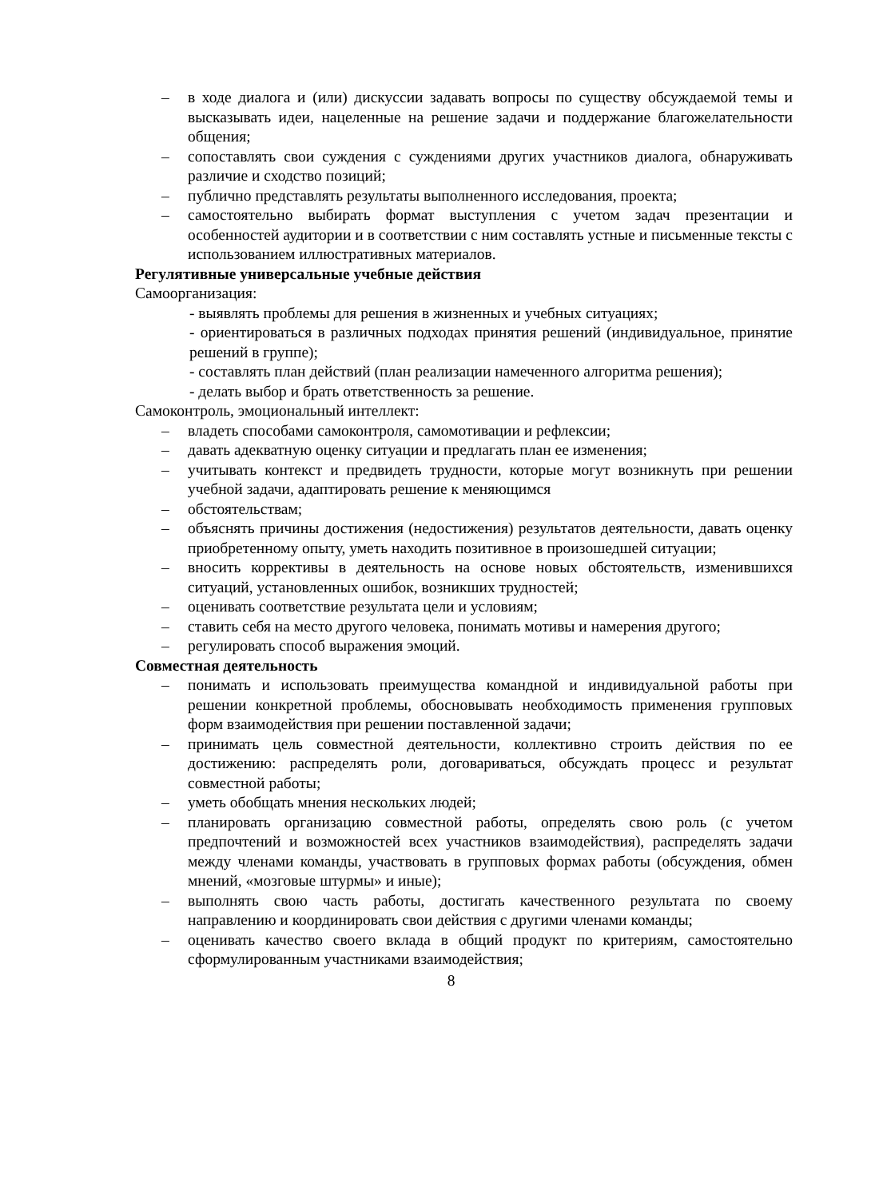– в ходе диалога и (или) дискуссии задавать вопросы по существу обсуждаемой темы и высказывать идеи, нацеленные на решение задачи и поддержание благожелательности общения;
– сопоставлять свои суждения с суждениями других участников диалога, обнаруживать различие и сходство позиций;
– публично представлять результаты выполненного исследования, проекта;
– самостоятельно выбирать формат выступления с учетом задач презентации и особенностей аудитории и в соответствии с ним составлять устные и письменные тексты с использованием иллюстративных материалов.
Регулятивные универсальные учебные действия
Самоорганизация:
- выявлять проблемы для решения в жизненных и учебных ситуациях;
- ориентироваться в различных подходах принятия решений (индивидуальное, принятие решений в группе);
- составлять план действий (план реализации намеченного алгоритма решения);
- делать выбор и брать ответственность за решение.
Самоконтроль, эмоциональный интеллект:
– владеть способами самоконтроля, самомотивации и рефлексии;
– давать адекватную оценку ситуации и предлагать план ее изменения;
– учитывать контекст и предвидеть трудности, которые могут возникнуть при решении учебной задачи, адаптировать решение к меняющимся
– обстоятельствам;
– объяснять причины достижения (недостижения) результатов деятельности, давать оценку приобретенному опыту, уметь находить позитивное в произошедшей ситуации;
– вносить коррективы в деятельность на основе новых обстоятельств, изменившихся ситуаций, установленных ошибок, возникших трудностей;
– оценивать соответствие результата цели и условиям;
– ставить себя на место другого человека, понимать мотивы и намерения другого;
– регулировать способ выражения эмоций.
Совместная деятельность
– понимать и использовать преимущества командной и индивидуальной работы при решении конкретной проблемы, обосновывать необходимость применения групповых форм взаимодействия при решении поставленной задачи;
– принимать цель совместной деятельности, коллективно строить действия по ее достижению: распределять роли, договариваться, обсуждать процесс и результат совместной работы;
– уметь обобщать мнения нескольких людей;
– планировать организацию совместной работы, определять свою роль (с учетом предпочтений и возможностей всех участников взаимодействия), распределять задачи между членами команды, участвовать в групповых формах работы (обсуждения, обмен мнений, «мозговые штурмы» и иные);
– выполнять свою часть работы, достигать качественного результата по своему направлению и координировать свои действия с другими членами команды;
– оценивать качество своего вклада в общий продукт по критериям, самостоятельно сформулированным участниками взаимодействия;
8